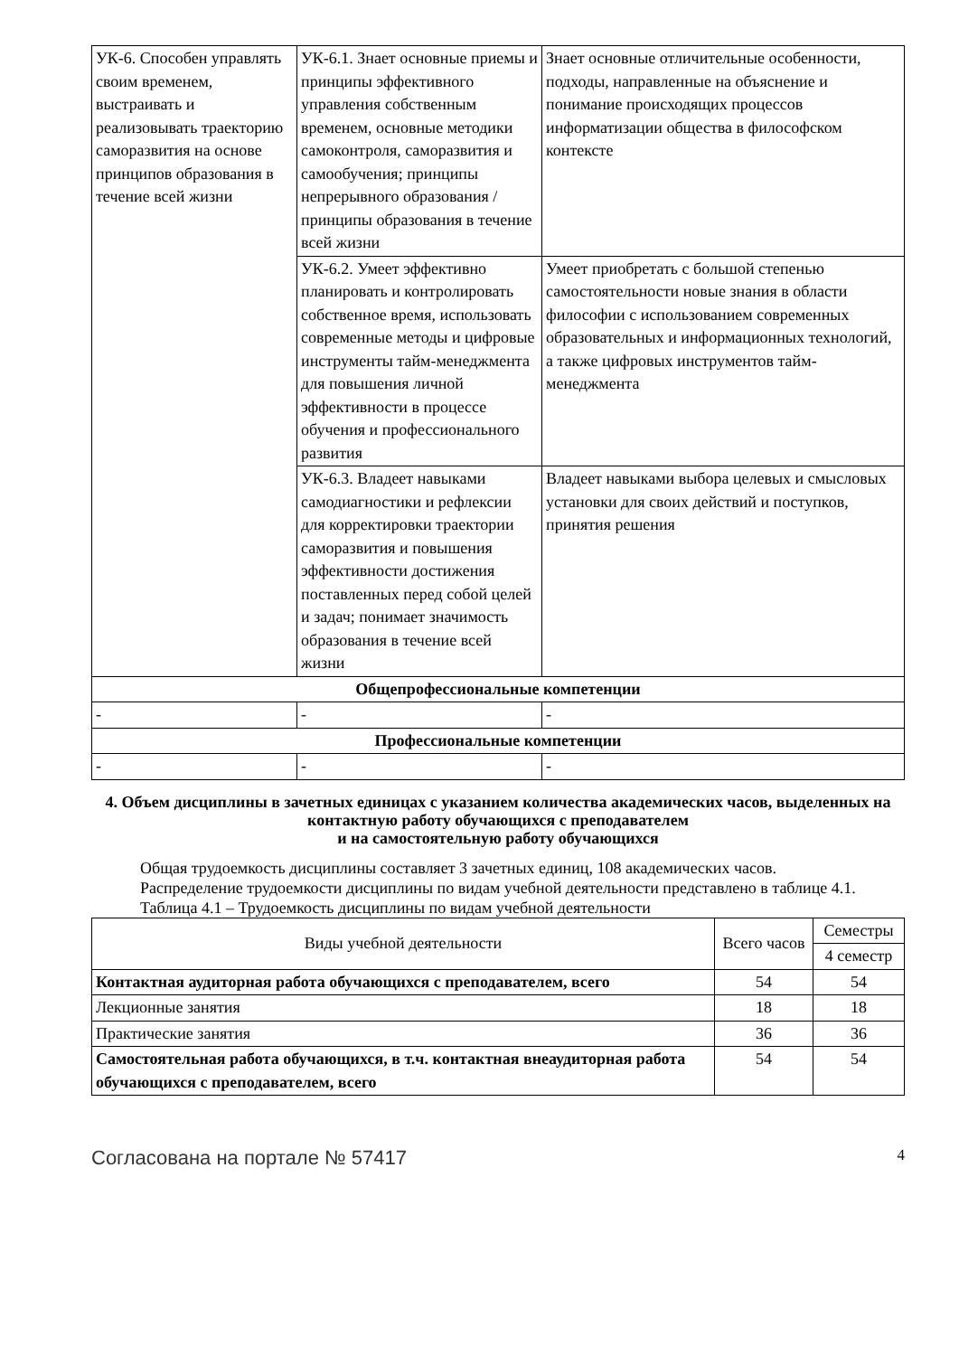| УК-6. Способен управлять своим временем, выстраивать и реализовывать траекторию саморазвития на основе принципов образования в течение всей жизни | УК-6.1. Знает основные приемы и принципы эффективного управления собственным временем, основные методики самоконтроля, саморазвития и самообучения; принципы непрерывного образования / принципы образования в течение всей жизни | Знает основные отличительные особенности, подходы, направленные на объяснение и понимание происходящих процессов информатизации общества в философском контексте |
| | УК-6.2. Умеет эффективно планировать и контролировать собственное время, использовать современные методы и цифровые инструменты тайм-менеджмента для повышения личной эффективности в процессе обучения и профессионального развития | Умеет приобретать с большой степенью самостоятельности новые знания в области философии с использованием современных образовательных и информационных технологий, а также цифровых инструментов тайм-менеджмента |
| | УК-6.3. Владеет навыками самодиагностики и рефлексии для корректировки траектории саморазвития и повышения эффективности достижения поставленных перед собой целей и задач; понимает значимость образования в течение всей жизни | Владеет навыками выбора целевых и смысловых установки для своих действий и поступков, принятия решения |
| Общепрофессиональные компетенции | | |
| - | - | - |
| Профессиональные компетенции | | |
| - | - | - |
4. Объем дисциплины в зачетных единицах с указанием количества академических часов, выделенных на контактную работу обучающихся с преподавателем
и на самостоятельную работу обучающихся
Общая трудоемкость дисциплины составляет 3 зачетных единиц, 108 академических часов.
Распределение трудоемкости дисциплины по видам учебной деятельности представлено в таблице 4.1.
Таблица 4.1 – Трудоемкость дисциплины по видам учебной деятельности
| Виды учебной деятельности | Всего часов | Семестры |
| --- | --- | --- |
| | | 4 семестр |
| Контактная аудиторная работа обучающихся с преподавателем, всего | 54 | 54 |
| Лекционные занятия | 18 | 18 |
| Практические занятия | 36 | 36 |
| Самостоятельная работа обучающихся, в т.ч. контактная внеаудиторная работа обучающихся с преподавателем, всего | 54 | 54 |
Согласована на портале № 57417 4